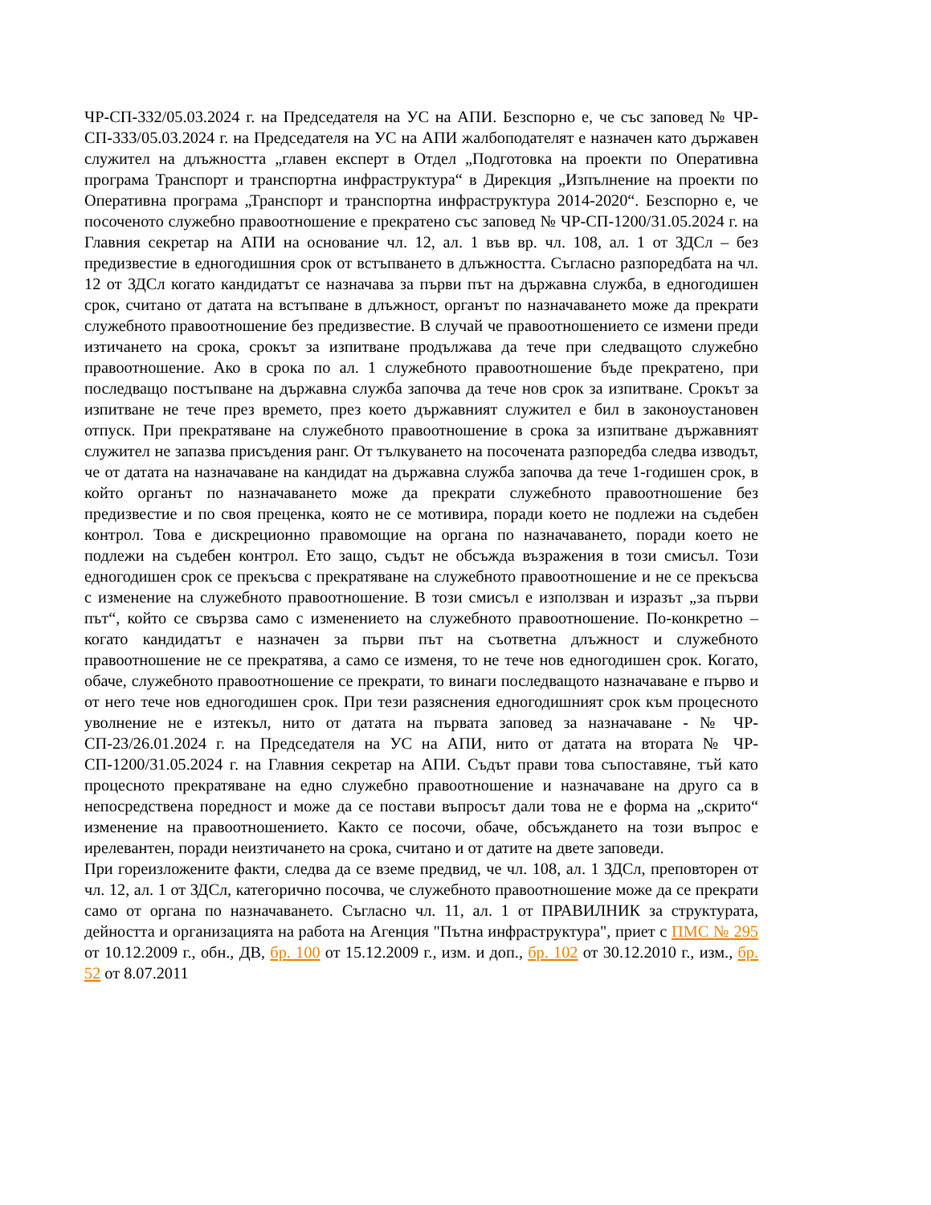ЧР-СП-332/05.03.2024 г. на Председателя на УС на АПИ. Безспорно е, че със заповед № ЧР-СП-333/05.03.2024 г. на Председателя на УС на АПИ жалбоподателят е назначен като държавен служител на длъжността „главен експерт в Отдел „Подготовка на проекти по Оперативна програма Транспорт и транспортна инфраструктура“ в Дирекция „Изпълнение на проекти по Оперативна програма „Транспорт и транспортна инфраструктура 2014-2020“. Безспорно е, че посоченото служебно правоотношение е прекратено със заповед № ЧР-СП-1200/31.05.2024 г. на Главния секретар на АПИ на основание чл. 12, ал. 1 във вр. чл. 108, ал. 1 от ЗДСл – без предизвестие в едногодишния срок от встъпването в длъжността. Съгласно разпоредбата на чл. 12 от ЗДСл когато кандидатът се назначава за първи път на държавна служба, в едногодишен срок, считано от датата на встъпване в длъжност, органът по назначаването може да прекрати служебното правоотношение без предизвестие. В случай че правоотношението се измени преди изтичането на срока, срокът за изпитване продължава да тече при следващото служебно правоотношение. Ако в срока по ал. 1 служебното правоотношение бъде прекратено, при последващо постъпване на държавна служба започва да тече нов срок за изпитване. Срокът за изпитване не тече през времето, през което държавният служител е бил в законоустановен отпуск. При прекратяване на служебното правоотношение в срока за изпитване държавният служител не запазва присъдения ранг. От тълкуването на посочената разпоредба следва изводът, че от датата на назначаване на кандидат на държавна служба започва да тече 1-годишен срок, в който органът по назначаването може да прекрати служебното правоотношение без предизвестие и по своя преценка, която не се мотивира, поради което не подлежи на съдебен контрол. Това е дискреционно правомощие на органа по назначаването, поради което не подлежи на съдебен контрол. Ето защо, съдът не обсъжда възражения в този смисъл. Този едногодишен срок се прекъсва с прекратяване на служебното правоотношение и не се прекъсва с изменение на служебното правоотношение. В този смисъл е използван и изразът „за първи път“, който се свързва само с изменението на служебното правоотношение. По-конкретно – когато кандидатът е назначен за първи път на съответна длъжност и служебното правоотношение не се прекратява, а само се изменя, то не тече нов едногодишен срок. Когато, обаче, служебното правоотношение се прекрати, то винаги последващото назначаване е първо и от него тече нов едногодишен срок. При тези разяснения едногодишният срок към процесното уволнение не е изтекъл, нито от датата на първата заповед за назначаване - № ЧР-СП-23/26.01.2024 г. на Председателя на УС на АПИ, нито от датата на втората № ЧР-СП-1200/31.05.2024 г. на Главния секретар на АПИ. Съдът прави това съпоставяне, тъй като процесното прекратяване на едно служебно правоотношение и назначаване на друго са в непосредствена поредност и може да се постави въпросът дали това не е форма на „скрито“ изменение на правоотношението. Както се посочи, обаче, обсъждането на този въпрос е ирелевантен, поради неизтичането на срока, считано и от датите на двете заповеди.
При гореизложените факти, следва да се вземе предвид, че чл. 108, ал. 1 ЗДСл, преповторен от чл. 12, ал. 1 от ЗДСл, категорично посочва, че служебното правоотношение може да се прекрати само от органа по назначаването. Съгласно чл. 11, ал. 1 от ПРАВИЛНИК за структурата, дейността и организацията на работа на Агенция "Пътна инфраструктура", приет с ПМС № 295 от 10.12.2009 г., обн., ДВ, бр. 100 от 15.12.2009 г., изм. и доп., бр. 102 от 30.12.2010 г., изм., бр. 52 от 8.07.2011